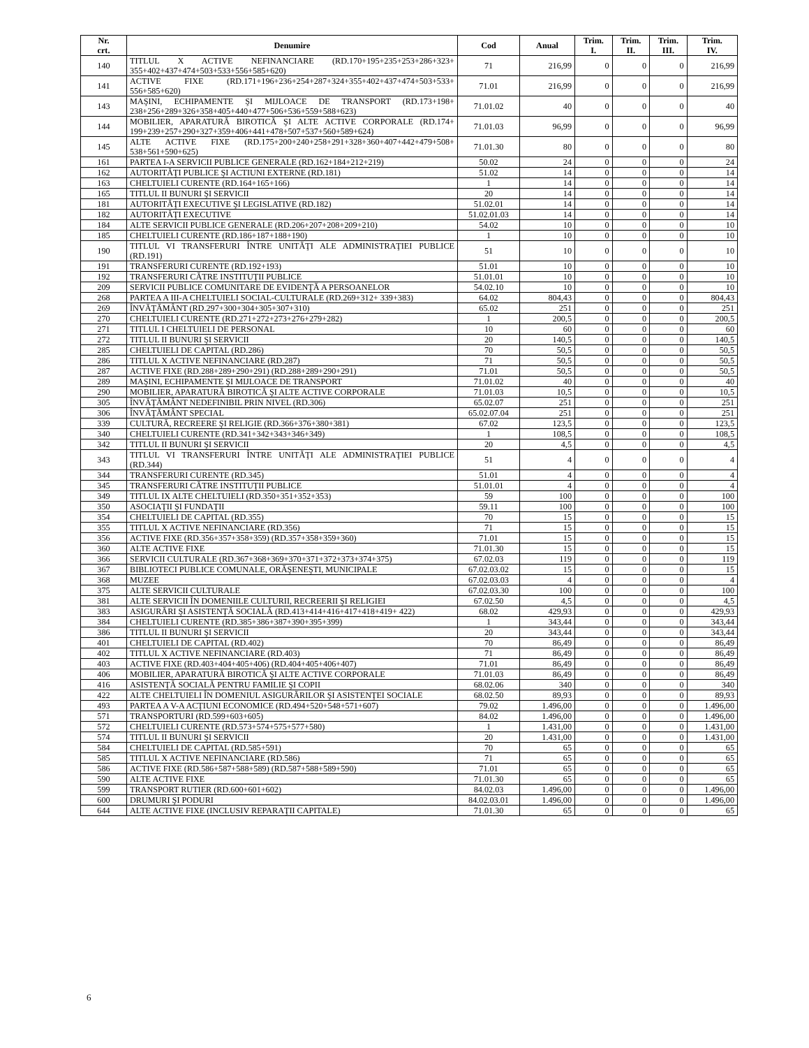| Nr. crt. | Denumire | Cod | Anual | Trim. I. | Trim. II. | Trim. III. | Trim. IV. |
| --- | --- | --- | --- | --- | --- | --- | --- |
| 140 | TITLUL X ACTIVE NEFINANCIARE (RD.170+195+235+253+286+323+ 355+402+437+474+503+533+556+585+620) | 71 | 216,99 | 0 | 0 | 0 | 216,99 |
| 141 | ACTIVE FIXE (RD.171+196+236+254+287+324+355+402+437+474+503+533+ 556+585+620) | 71.01 | 216,99 | 0 | 0 | 0 | 216,99 |
| 143 | MAŞINI, ECHIPAMENTE ŞI MIJLOACE DE TRANSPORT (RD.173+198+ 238+256+289+326+358+405+440+477+506+536+559+588+623) | 71.01.02 | 40 | 0 | 0 | 0 | 40 |
| 144 | MOBILIER, APARATURĂ BIROTICĂ ŞI ALTE ACTIVE CORPORALE (RD.174+ 199+239+257+290+327+359+406+441+478+507+537+560+589+624) | 71.01.03 | 96,99 | 0 | 0 | 0 | 96,99 |
| 145 | ALTE ACTIVE FIXE (RD.175+200+240+258+291+328+360+407+442+479+508+ 538+561+590+625) | 71.01.30 | 80 | 0 | 0 | 0 | 80 |
| 161 | PARTEA I-A SERVICII PUBLICE GENERALE (RD.162+184+212+219) | 50.02 | 24 | 0 | 0 | 0 | 24 |
| 162 | AUTORITĂŢI PUBLICE ŞI ACTIUNI EXTERNE (RD.181) | 51.02 | 14 | 0 | 0 | 0 | 14 |
| 163 | CHELTUIELI CURENTE (RD.164+165+166) | 1 | 14 | 0 | 0 | 0 | 14 |
| 165 | TITLUL II BUNURI ŞI SERVICII | 20 | 14 | 0 | 0 | 0 | 14 |
| 181 | AUTORITĂŢI EXECUTIVE ŞI LEGISLATIVE (RD.182) | 51.02.01 | 14 | 0 | 0 | 0 | 14 |
| 182 | AUTORITĂŢI EXECUTIVE | 51.02.01.03 | 14 | 0 | 0 | 0 | 14 |
| 184 | ALTE SERVICII PUBLICE GENERALE (RD.206+207+208+209+210) | 54.02 | 10 | 0 | 0 | 0 | 10 |
| 185 | CHELTUIELI CURENTE (RD.186+187+188+190) | 1 | 10 | 0 | 0 | 0 | 10 |
| 190 | TITLUL VI TRANSFERURI ÎNTRE UNITĂŢI ALE ADMINISTRAŢIEI PUBLICE (RD.191) | 51 | 10 | 0 | 0 | 0 | 10 |
| 191 | TRANSFERURI CURENTE (RD.192+193) | 51.01 | 10 | 0 | 0 | 0 | 10 |
| 192 | TRANSFERURI CĂTRE INSTITUŢII PUBLICE | 51.01.01 | 10 | 0 | 0 | 0 | 10 |
| 209 | SERVICII PUBLICE COMUNITARE DE EVIDENŢĂ A PERSOANELOR | 54.02.10 | 10 | 0 | 0 | 0 | 10 |
| 268 | PARTEA A III-A CHELTUIELI SOCIAL-CULTURALE (RD.269+312+ 339+383) | 64.02 | 804,43 | 0 | 0 | 0 | 804,43 |
| 269 | ÎNVĂŢĂMÂNT (RD.297+300+304+305+307+310) | 65.02 | 251 | 0 | 0 | 0 | 251 |
| 270 | CHELTUIELI CURENTE (RD.271+272+273+276+279+282) | 1 | 200,5 | 0 | 0 | 0 | 200,5 |
| 271 | TITLUL I CHELTUIELI DE PERSONAL | 10 | 60 | 0 | 0 | 0 | 60 |
| 272 | TITLUL II BUNURI ŞI SERVICII | 20 | 140,5 | 0 | 0 | 0 | 140,5 |
| 285 | CHELTUIELI DE CAPITAL (RD.286) | 70 | 50,5 | 0 | 0 | 0 | 50,5 |
| 286 | TITLUL X ACTIVE NEFINANCIARE (RD.287) | 71 | 50,5 | 0 | 0 | 0 | 50,5 |
| 287 | ACTIVE FIXE (RD.288+289+290+291) (RD.288+289+290+291) | 71.01 | 50,5 | 0 | 0 | 0 | 50,5 |
| 289 | MAŞINI, ECHIPAMENTE ŞI MIJLOACE DE TRANSPORT | 71.01.02 | 40 | 0 | 0 | 0 | 40 |
| 290 | MOBILIER, APARATURĂ BIROTICĂ ŞI ALTE ACTIVE CORPORALE | 71.01.03 | 10,5 | 0 | 0 | 0 | 10,5 |
| 305 | ÎNVĂŢĂMÂNT NEDEFINIBIL PRIN NIVEL (RD.306) | 65.02.07 | 251 | 0 | 0 | 0 | 251 |
| 306 | ÎNVĂŢĂMÂNT SPECIAL | 65.02.07.04 | 251 | 0 | 0 | 0 | 251 |
| 339 | CULTURĂ, RECREERE ŞI RELIGIE (RD.366+376+380+381) | 67.02 | 123,5 | 0 | 0 | 0 | 123,5 |
| 340 | CHELTUIELI CURENTE (RD.341+342+343+346+349) | 1 | 108,5 | 0 | 0 | 0 | 108,5 |
| 342 | TITLUL II BUNURI ŞI SERVICII | 20 | 4,5 | 0 | 0 | 0 | 4,5 |
| 343 | TITLUL VI TRANSFERURI ÎNTRE UNITĂŢI ALE ADMINISTRAŢIEI PUBLICE (RD.344) | 51 | 4 | 0 | 0 | 0 | 4 |
| 344 | TRANSFERURI CURENTE (RD.345) | 51.01 | 4 | 0 | 0 | 0 | 4 |
| 345 | TRANSFERURI CĂTRE INSTITUŢII PUBLICE | 51.01.01 | 4 | 0 | 0 | 0 | 4 |
| 349 | TITLUL IX ALTE CHELTUIELI (RD.350+351+352+353) | 59 | 100 | 0 | 0 | 0 | 100 |
| 350 | ASOCIAŢII ŞI FUNDAŢII | 59.11 | 100 | 0 | 0 | 0 | 100 |
| 354 | CHELTUIELI DE CAPITAL (RD.355) | 70 | 15 | 0 | 0 | 0 | 15 |
| 355 | TITLUL X ACTIVE NEFINANCIARE (RD.356) | 71 | 15 | 0 | 0 | 0 | 15 |
| 356 | ACTIVE FIXE (RD.356+357+358+359) (RD.357+358+359+360) | 71.01 | 15 | 0 | 0 | 0 | 15 |
| 360 | ALTE ACTIVE FIXE | 71.01.30 | 15 | 0 | 0 | 0 | 15 |
| 366 | SERVICII CULTURALE (RD.367+368+369+370+371+372+373+374+375) | 67.02.03 | 119 | 0 | 0 | 0 | 119 |
| 367 | BIBLIOTECI PUBLICE COMUNALE, ORĂŞENEŞTI, MUNICIPALE | 67.02.03.02 | 15 | 0 | 0 | 0 | 15 |
| 368 | MUZEE | 67.02.03.03 | 4 | 0 | 0 | 0 | 4 |
| 375 | ALTE SERVICII CULTURALE | 67.02.03.30 | 100 | 0 | 0 | 0 | 100 |
| 381 | ALTE SERVICII ÎN DOMENIILE CULTURII, RECREERII ŞI RELIGIEI | 67.02.50 | 4,5 | 0 | 0 | 0 | 4,5 |
| 383 | ASIGURĂRI ŞI ASISTENŢĂ SOCIALĂ (RD.413+414+416+417+418+419+ 422) | 68.02 | 429,93 | 0 | 0 | 0 | 429,93 |
| 384 | CHELTUIELI CURENTE (RD.385+386+387+390+395+399) | 1 | 343,44 | 0 | 0 | 0 | 343,44 |
| 386 | TITLUL II BUNURI ŞI SERVICII | 20 | 343,44 | 0 | 0 | 0 | 343,44 |
| 401 | CHELTUIELI DE CAPITAL (RD.402) | 70 | 86,49 | 0 | 0 | 0 | 86,49 |
| 402 | TITLUL X ACTIVE NEFINANCIARE (RD.403) | 71 | 86,49 | 0 | 0 | 0 | 86,49 |
| 403 | ACTIVE FIXE (RD.403+404+405+406) (RD.404+405+406+407) | 71.01 | 86,49 | 0 | 0 | 0 | 86,49 |
| 406 | MOBILIER, APARATURĂ BIROTICĂ ŞI ALTE ACTIVE CORPORALE | 71.01.03 | 86,49 | 0 | 0 | 0 | 86,49 |
| 416 | ASISTENŢĂ SOCIALĂ PENTRU FAMILIE ŞI COPII | 68.02.06 | 340 | 0 | 0 | 0 | 340 |
| 422 | ALTE CHELTUIELI ÎN DOMENIUL ASIGURĂRILOR ŞI ASISTENŢEI SOCIALE | 68.02.50 | 89,93 | 0 | 0 | 0 | 89,93 |
| 493 | PARTEA A V-A ACŢIUNI ECONOMICE (RD.494+520+548+571+607) | 79.02 | 1.496,00 | 0 | 0 | 0 | 1.496,00 |
| 571 | TRANSPORTURI (RD.599+603+605) | 84.02 | 1.496,00 | 0 | 0 | 0 | 1.496,00 |
| 572 | CHELTUIELI CURENTE (RD.573+574+575+577+580) | 1 | 1.431,00 | 0 | 0 | 0 | 1.431,00 |
| 574 | TITLUL II BUNURI ŞI SERVICII | 20 | 1.431,00 | 0 | 0 | 0 | 1.431,00 |
| 584 | CHELTUIELI DE CAPITAL (RD.585+591) | 70 | 65 | 0 | 0 | 0 | 65 |
| 585 | TITLUL X ACTIVE NEFINANCIARE (RD.586) | 71 | 65 | 0 | 0 | 0 | 65 |
| 586 | ACTIVE FIXE (RD.586+587+588+589) (RD.587+588+589+590) | 71.01 | 65 | 0 | 0 | 0 | 65 |
| 590 | ALTE ACTIVE FIXE | 71.01.30 | 65 | 0 | 0 | 0 | 65 |
| 599 | TRANSPORT RUTIER (RD.600+601+602) | 84.02.03 | 1.496,00 | 0 | 0 | 0 | 1.496,00 |
| 600 | DRUMURI ŞI PODURI | 84.02.03.01 | 1.496,00 | 0 | 0 | 0 | 1.496,00 |
| 644 | ALTE ACTIVE FIXE (INCLUSIV REPARAŢII CAPITALE) | 71.01.30 | 65 | 0 | 0 | 0 | 65 |
6